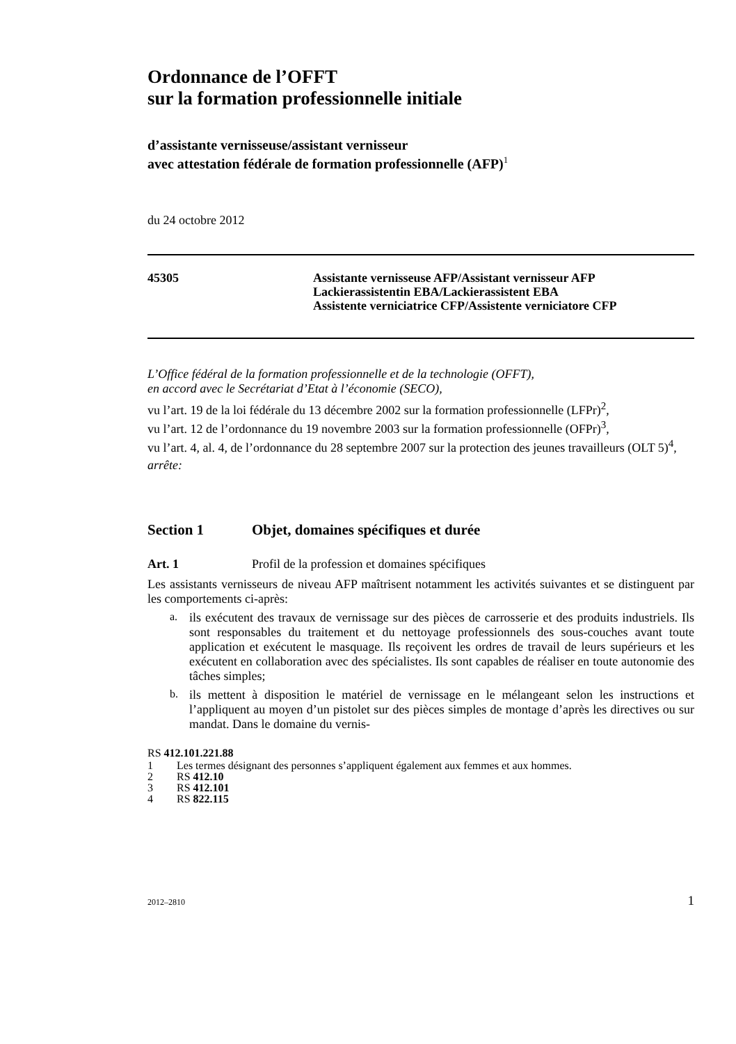Ordonnance de l’OFFT
sur la formation professionnelle initiale
d’assistante vernisseuse/assistant vernisseur
avec attestation fédérale de formation professionnelle (AFP)<sup>1</sup>
du 24 octobre 2012
45305 Assistante vernisseuse AFP/Assistant vernisseur AFP
Lackierassistentin EBA/Lackierassistent EBA
Assistente verniciatrice CFP/Assistente verniciatore CFP
L’Office fédéral de la formation professionnelle et de la technologie (OFFT),
en accord avec le Secrétariat d’Etat à l’économie (SECO),
vu l’art. 19 de la loi fédérale du 13 décembre 2002 sur la formation professionnelle (LFPr)<sup>2</sup>,
vu l’art. 12 de l’ordonnance du 19 novembre 2003 sur la formation professionnelle (OFPr)<sup>3</sup>,
vu l’art. 4, al. 4, de l’ordonnance du 28 septembre 2007 sur la protection des jeunes travailleurs (OLT 5)<sup>4</sup>,
arrête:
Section 1 Objet, domaines spécifiques et durée
Art. 1 Profil de la profession et domaines spécifiques
Les assistants vernisseurs de niveau AFP maîtrisent notamment les activités suivantes et se distinguent par les comportements ci-après:
a.
ils exécutent des travaux de vernissage sur des pièces de carrosserie et des produits industriels. Ils sont responsables du traitement et du nettoyage professionnels des sous-couches avant toute application et exécutent le masquage. Ils reçoivent les ordres de travail de leurs supérieurs et les exécutent en collaboration avec des spécialistes. Ils sont capables de réaliser en toute autonomie des tâches simples;
b.
ils mettent à disposition le matériel de vernissage en le mélangeant selon les instructions et l’appliquent au moyen d’un pistolet sur des pièces simples de montage d’après les directives ou sur mandat. Dans le domaine du vernis-
RS 412.101.221.88
1 Les termes désignant des personnes s’appliquent également aux femmes et aux hommes.
2 RS 412.10
3 RS 412.101
4 RS 822.115
2012–2810 1